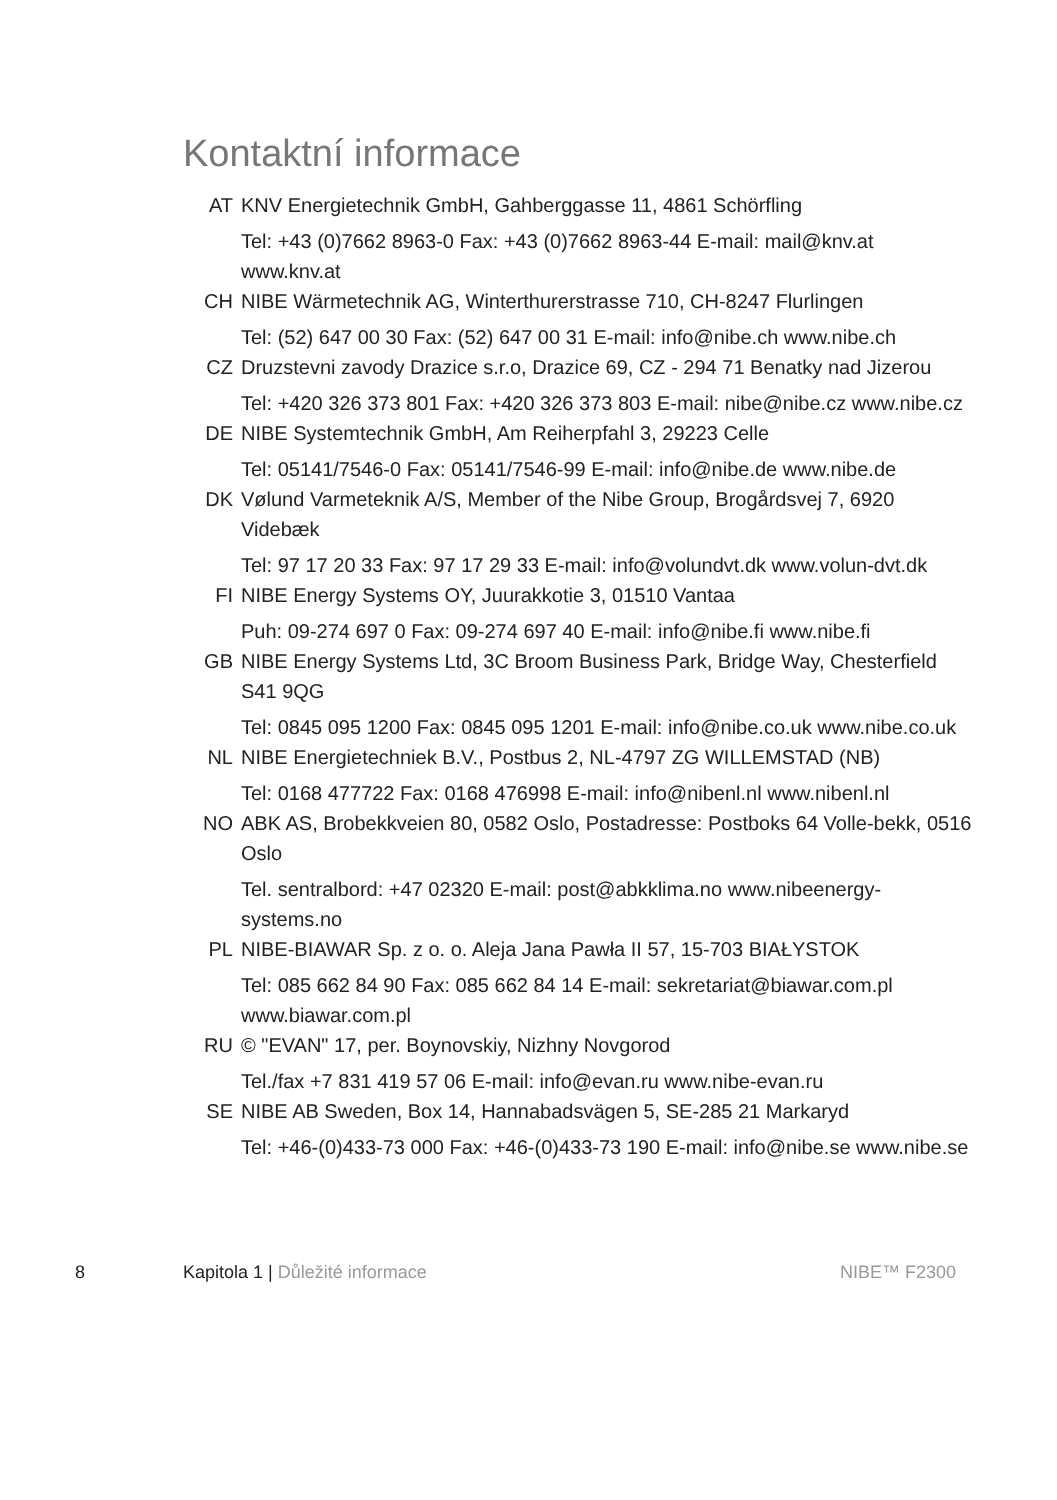Kontaktní informace
AT KNV Energietechnik GmbH, Gahberggasse 11, 4861 Schörfling
Tel: +43 (0)7662 8963-0 Fax: +43 (0)7662 8963-44 E-mail: mail@knv.at www.knv.at
CH NIBE Wärmetechnik AG, Winterthurerstrasse 710, CH-8247 Flurlingen
Tel: (52) 647 00 30 Fax: (52) 647 00 31 E-mail: info@nibe.ch www.nibe.ch
CZ Druzstevni zavody Drazice s.r.o, Drazice 69, CZ - 294 71 Benatky nad Jizerou
Tel: +420 326 373 801 Fax: +420 326 373 803 E-mail: nibe@nibe.cz www.nibe.cz
DE NIBE Systemtechnik GmbH, Am Reiherpfahl 3, 29223 Celle
Tel: 05141/7546-0 Fax: 05141/7546-99 E-mail: info@nibe.de www.nibe.de
DK Vølund Varmeteknik A/S, Member of the Nibe Group, Brogårdsvej 7, 6920 Videbæk
Tel: 97 17 20 33 Fax: 97 17 29 33 E-mail: info@volundvt.dk www.volun-dvt.dk
FI NIBE Energy Systems OY, Juurakkotie 3, 01510 Vantaa
Puh: 09-274 697 0 Fax: 09-274 697 40 E-mail: info@nibe.fi www.nibe.fi
GB NIBE Energy Systems Ltd, 3C Broom Business Park, Bridge Way, Chesterfield S41 9QG
Tel: 0845 095 1200 Fax: 0845 095 1201 E-mail: info@nibe.co.uk www.nibe.co.uk
NL NIBE Energietechniek B.V., Postbus 2, NL-4797 ZG WILLEMSTAD (NB)
Tel: 0168 477722 Fax: 0168 476998 E-mail: info@nibenl.nl www.nibenl.nl
NO ABK AS, Brobekkveien 80, 0582 Oslo, Postadresse: Postboks 64 Volle-bekk, 0516 Oslo
Tel. sentralbord: +47 02320 E-mail: post@abkklima.no www.nibeenergy-systems.no
PL NIBE-BIAWAR Sp. z o. o. Aleja Jana Pawła II 57, 15-703 BIAŁYSTOK
Tel: 085 662 84 90 Fax: 085 662 84 14 E-mail: sekretariat@biawar.com.pl www.biawar.com.pl
RU © "EVAN" 17, per. Boynovskiy, Nizhny Novgorod
Tel./fax +7 831 419 57 06 E-mail: info@evan.ru www.nibe-evan.ru
SE NIBE AB Sweden, Box 14, Hannabadsvägen 5, SE-285 21 Markaryd
Tel: +46-(0)433-73 000 Fax: +46-(0)433-73 190 E-mail: info@nibe.se www.nibe.se
8 Kapitola 1 | Důležité informace NIBE™ F2300